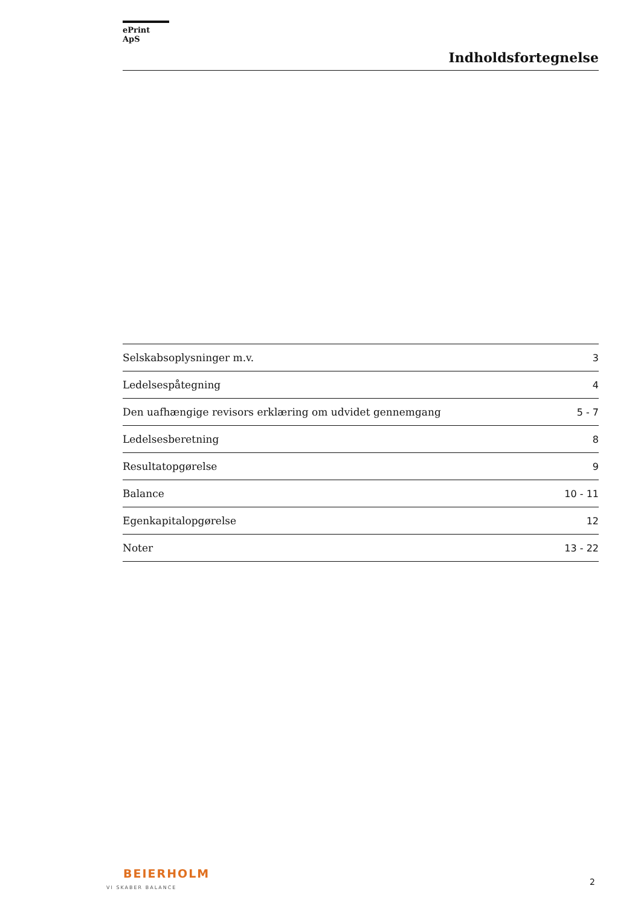ePrint ApS
Indholdsfortegnelse
| Selskabsoplysninger m.v. | 3 |
| Ledelsespåtegning | 4 |
| Den uafhængige revisors erklæring om udvidet gennemgang | 5 - 7 |
| Ledelsesberetning | 8 |
| Resultatopgørelse | 9 |
| Balance | 10 - 11 |
| Egenkapitalopgørelse | 12 |
| Noter | 13 - 22 |
BEIERHOLM
VI SKABER BALANCE
2